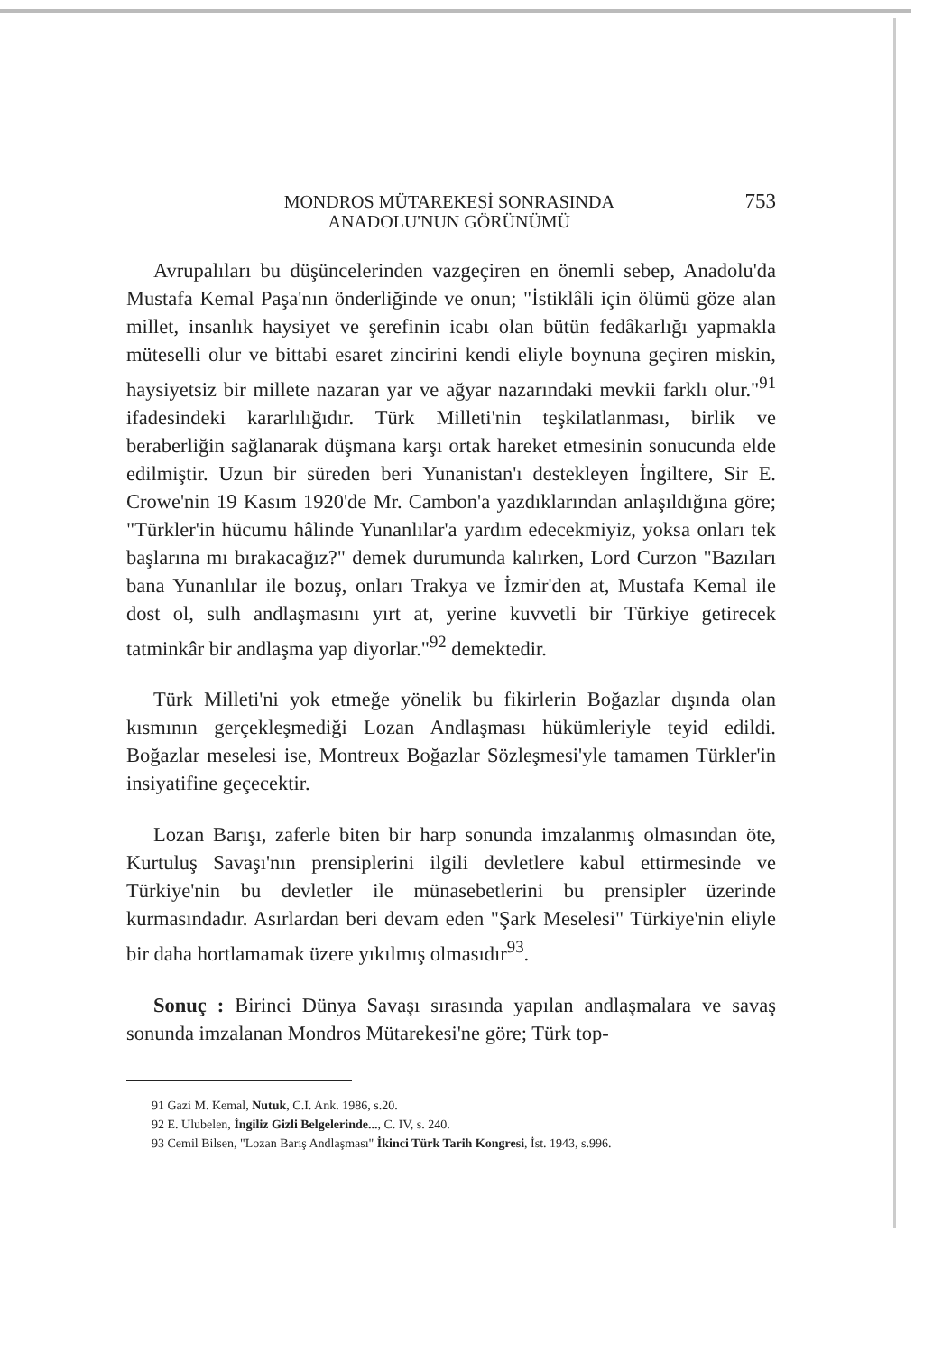MONDROS MÜTAREKESİ SONRASINDA
ANADOLU'NUN GÖRÜNÜMÜ
753
Avrupalıları bu düşüncelerinden vazgeçiren en önemli sebep, Anadolu'da Mustafa Kemal Paşa'nın önderliğinde ve onun; "İstiklâli için ölümü göze alan millet, insanlık haysiyet ve şerefinin icabı olan bütün fedâkarlığı yapmakla müteselli olur ve bittabi esaret zincirini kendi eliyle boynuna geçiren miskin, haysiyetsiz bir millete nazaran yar ve ağyar nazarındaki mevkii farklı olur."<sup>91</sup> ifadesindeki kararlılığıdır. Türk Milleti'nin teşkilatlanması, birlik ve beraberliğin sağlanarak düşmana karşı ortak hareket etmesinin sonucunda elde edilmiştir. Uzun bir süreden beri Yunanistan'ı destekleyen İngiltere, Sir E. Crowe'nin 19 Kasım 1920'de Mr. Cambon'a yazdıklarından anlaşıldığına göre; "Türkler'in hücumu hâlinde Yunanlılar'a yardım edecekmiyiz, yoksa onları tek başlarına mı bırakacağız?" demek durumunda kalırken, Lord Curzon "Bazıları bana Yunanlılar ile bozuş, onları Trakya ve İzmir'den at, Mustafa Kemal ile dost ol, sulh andlaşmasını yırt at, yerine kuvvetli bir Türkiye getirecek tatminkâr bir andlaşma yap diyorlar."<sup>92</sup> demektedir.
Türk Milleti'ni yok etmeğe yönelik bu fikirlerin Boğazlar dışında olan kısmının gerçekleşmediği Lozan Andlaşması hükümleriyle teyid edildi. Boğazlar meselesi ise, Montreux Boğazlar Sözleşmesi'yle tamamen Türkler'in insiyatifine geçecektir.
Lozan Barışı, zaferle biten bir harp sonunda imzalanmış olmasından öte, Kurtuluş Savaşı'nın prensiplerini ilgili devletlere kabul ettirmesinde ve Türkiye'nin bu devletler ile münasebetlerini bu prensipler üzerinde kurmasındadır. Asırlardan beri devam eden "Şark Meselesi" Türkiye'nin eliyle bir daha hortlamamak üzere yıkılmış olmasıdır<sup>93</sup>.
Sonuç : Birinci Dünya Savaşı sırasında yapılan andlaşmalara ve savaş sonunda imzalanan Mondros Mütarekesi'ne göre; Türk top-
91 Gazi M. Kemal, Nutuk, C.I. Ank. 1986, s.20.
92 E. Ulubelen, İngiliz Gizli Belgelerinde..., C. IV, s. 240.
93 Cemil Bilsen, "Lozan Barış Andlaşması" İkinci Türk Tarih Kongresi, İst. 1943, s.996.